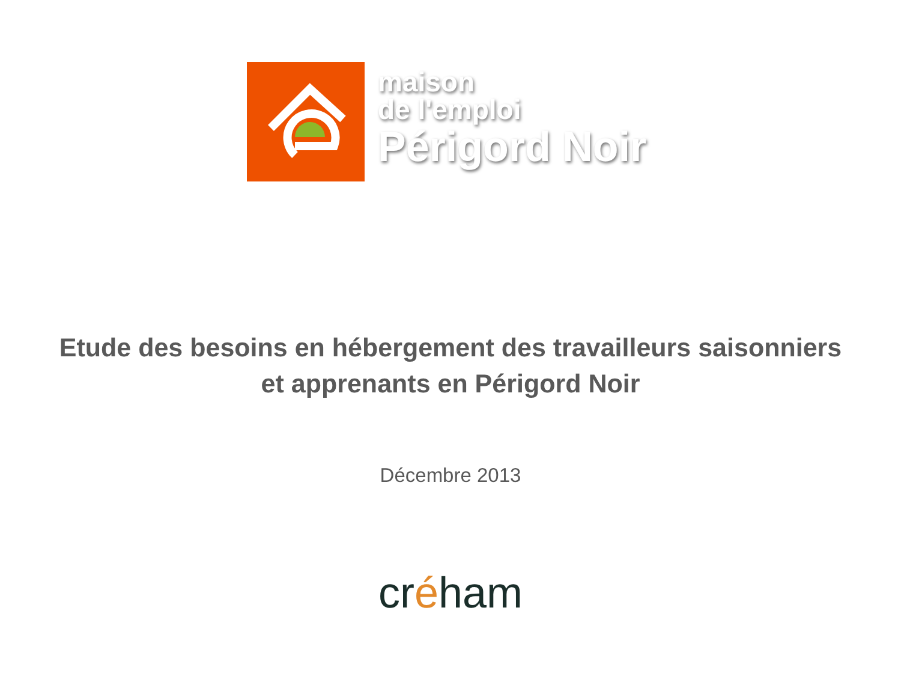maison
de l'emploi
Périgord Noir
Etude des besoins en hébergement des travailleurs saisonniers
et apprenants en Périgord Noir
Décembre 2013
créham